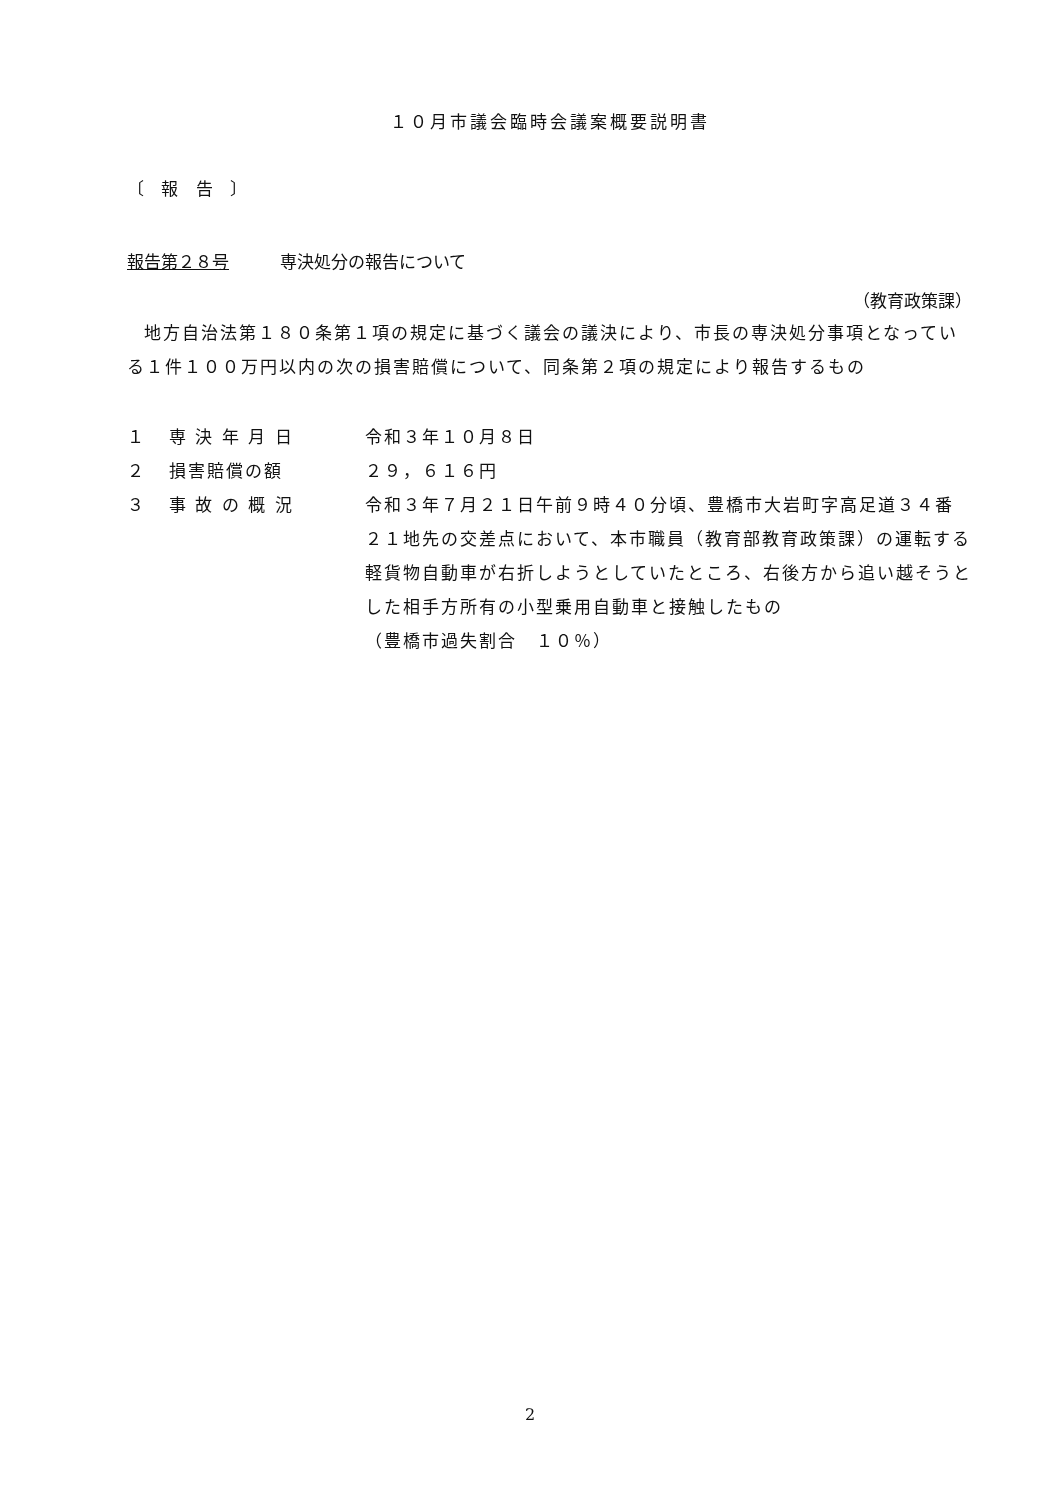１０月市議会臨時会議案概要説明書
〔 報 告 〕
報告第２８号　　　専決処分の報告について
（教育政策課）
地方自治法第１８０条第１項の規定に基づく議会の議決により、市長の専決処分事項となっている１件１００万円以内の次の損害賠償について、同条第２項の規定により報告するもの
| １ | 専 決 年 月 日 | 令和３年１０月８日 |
| ２ | 損害賠償の額 | ２９，６１６円 |
| ３ | 事 故 の 概 況 | 令和３年７月２１日午前９時４０分頃、豊橋市大岩町字高足道３４番２１地先の交差点において、本市職員（教育部教育政策課）の運転する軽貨物自動車が右折しようとしていたところ、右後方から追い越そうとした相手方所有の小型乗用自動車と接触したもの （豊橋市過失割合 １０％） |
2